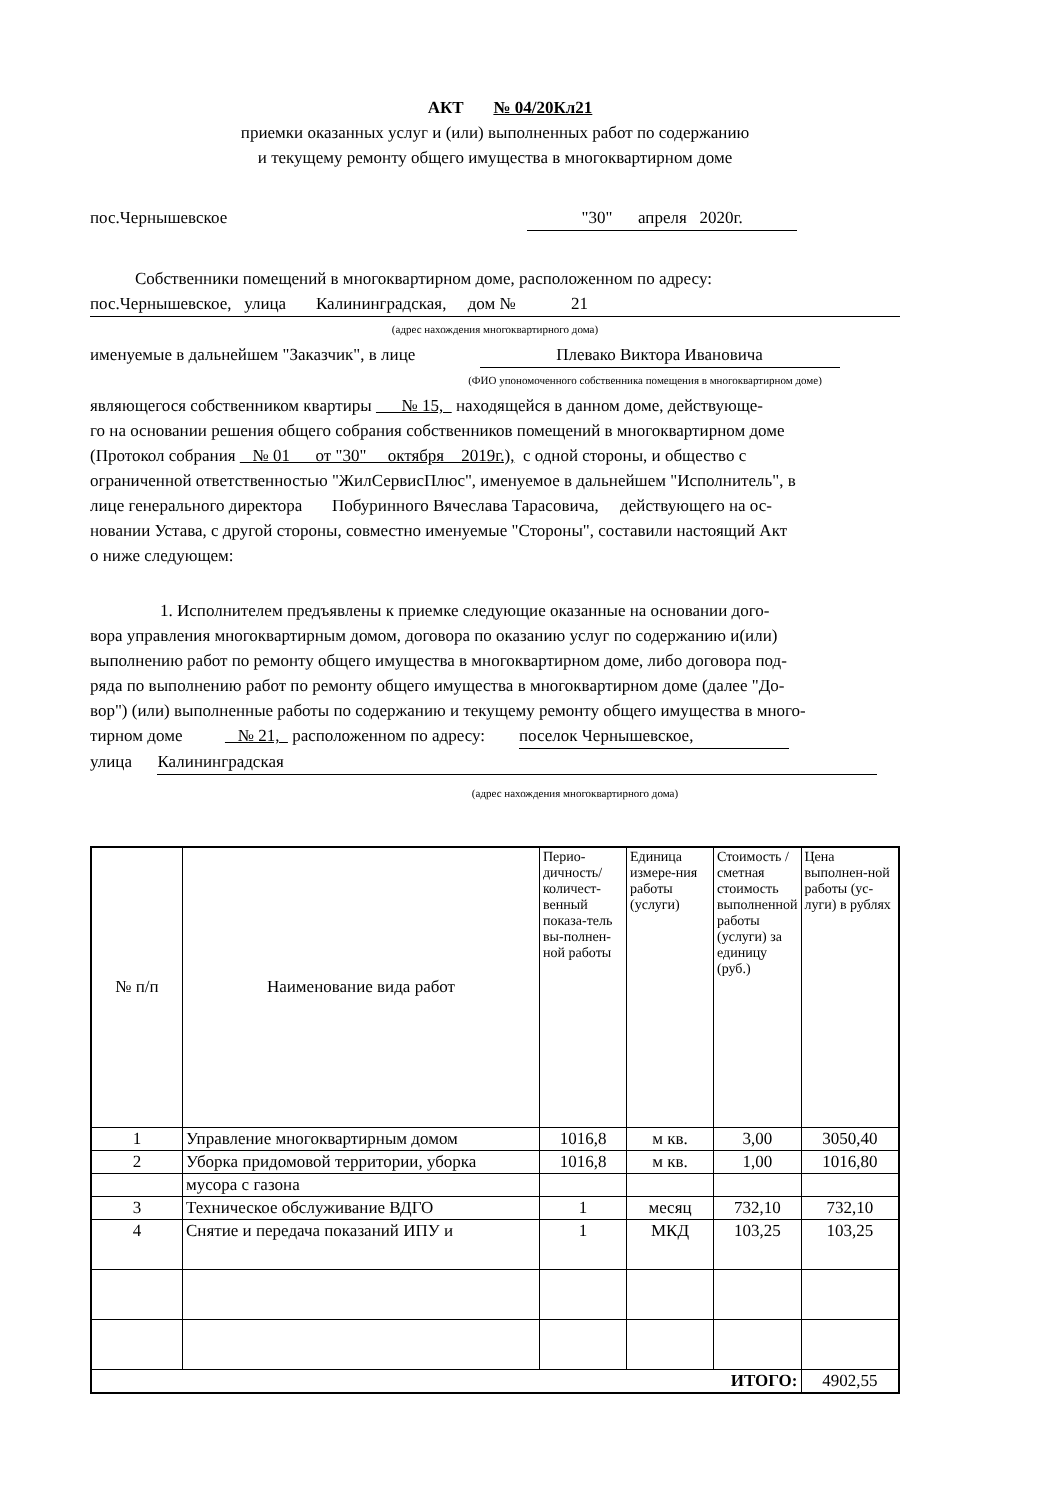АКТ № 04/20Кл21
приемки оказанных услуг и (или) выполненных работ по содержанию
и текущему ремонту общего имущества в многоквартирном доме
пос.Чернышевское "30" апреля 2020г.
Собственники помещений в многоквартирном доме, расположенном по адресу:
пос.Чернышевское, улица Калининградская, дом № 21
(адрес нахождения многоквартирного дома)
именуемые в дальнейшем "Заказчик", в лице Плевако Виктора Ивановича
(ФИО упономоченного собственника помещения в многоквартирном доме)
являющегося собственником квартиры № 15, находящейся в данном доме, действующе-
го на основании решения общего собрания собственников помещений в многоквартирном доме
(Протокол собрания № 01 от "30" октября 2019г.), с одной стороны, и общество с
ограниченной ответственностью "ЖилСервисПлюс", именуемое в дальнейшем "Исполнитель", в
лице генерального директора Побуринного Вячеслава Тарасовича, действующего на ос-
новании Устава, с другой стороны, совместно именуемые "Стороны", составили настоящий Акт
о ниже следующем:
1. Исполнителем предъявлены к приемке следующие оказанные на основании дого-
вора управления многоквартирным домом, договора по оказанию услуг по содержанию и(или)
выполнению работ по ремонту общего имущества в многоквартирном доме, либо договора под-
ряда по выполнению работ по ремонту общего имущества в многоквартирном доме (далее "До-
вор") (или) выполненные работы по содержанию и текущему ремонту общего имущества в много-
тирном доме № 21, расположенном по адресу: поселок Чернышевское,
улица Калининградская
(адрес нахождения многоквартирного дома)
| № п/п | Наименование вида работ | Перио-дичность/количест-венный показа-тель вы-полнен-ной работы | Единица измере-ния работы (услуги) | Стоимость / сметная стоимость выполненной работы (услуги) за единицу (руб.) | Цена выполнен-ной работы (ус-луги) в рублях |
| 1 | Управление многоквартирным домом | 1016,8 | м кв. | 3,00 | 3050,40 |
| 2 | Уборка придомовой территории, уборка | 1016,8 | м кв. | 1,00 | 1016,80 |
| | мусора с газона | | | | |
| 3 | Техническое обслуживание ВДГО | 1 | месяц | 732,10 | 732,10 |
| 4 | Снятие и передача показаний ИПУ и | 1 | МКД | 103,25 | 103,25 |
| ИТОГО: | | | | | 4902,55 |